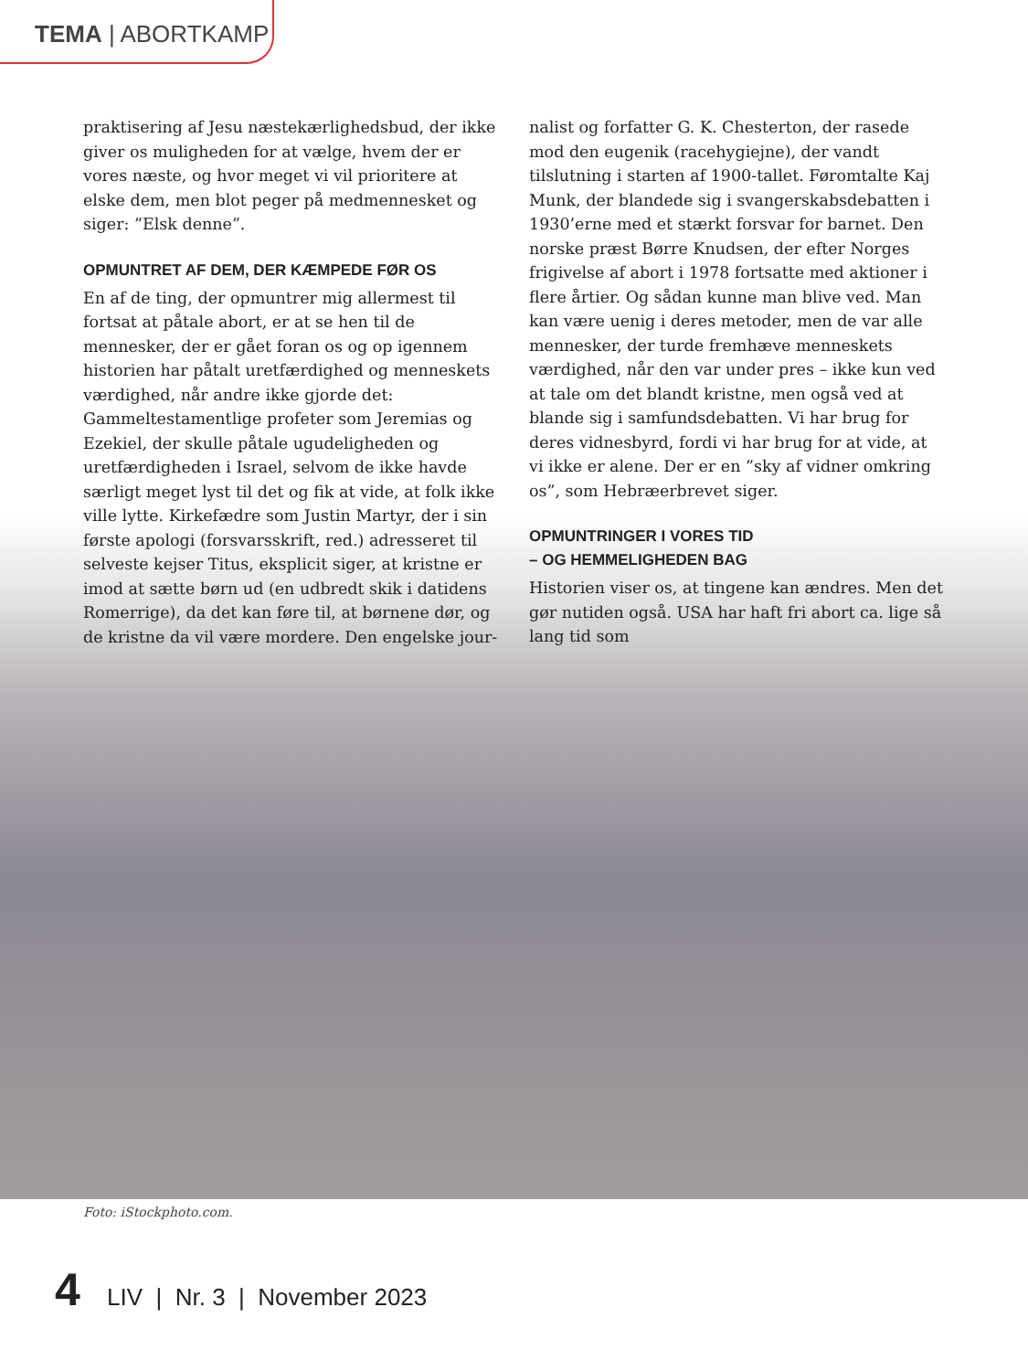TEMA | ABORTKAMP
praktisering af Jesu næstekærlighedsbud, der ikke giver os muligheden for at vælge, hvem der er vores næste, og hvor meget vi vil prioritere at elske dem, men blot peger på medmennesket og siger: ”Elsk denne”.
OPMUNTRET AF DEM, DER KÆMPEDE FØR OS
En af de ting, der opmuntrer mig allermest til fortsat at påtale abort, er at se hen til de mennesker, der er gået foran os og op igennem historien har påtalt uretfærdighed og menneskets værdighed, når andre ikke gjorde det: Gammeltestamentlige profeter som Jeremias og Ezekiel, der skulle påtale ugudeligheden og uretfærdigheden i Israel, selvom de ikke havde særligt meget lyst til det og fik at vide, at folk ikke ville lytte. Kirkefædre som Justin Martyr, der i sin første apologi (forsvarsskrift, red.) adresseret til selveste kejser Titus, eksplicit siger, at kristne er imod at sætte børn ud (en udbredt skik i datidens Romerrige), da det kan føre til, at børnene dør, og de kristne da vil være mordere. Den engelske jour-
nalist og forfatter G. K. Chesterton, der rasede mod den eugenik (racehygiejne), der vandt tilslutning i starten af 1900-tallet. Føromtalte Kaj Munk, der blandede sig i svangerskabsdebatten i 1930’erne med et stærkt forsvar for barnet. Den norske præst Børre Knudsen, der efter Norges frigivelse af abort i 1978 fortsatte med aktioner i flere årtier. Og sådan kunne man blive ved. Man kan være uenig i deres metoder, men de var alle mennesker, der turde fremhæve menneskets værdighed, når den var under pres – ikke kun ved at tale om det blandt kristne, men også ved at blande sig i samfundsdebatten. Vi har brug for deres vidnesbyrd, fordi vi har brug for at vide, at vi ikke er alene. Der er en ”sky af vidner omkring os”, som Hebræerbrevet siger.
OPMUNTRINGER I VORES TID
– OG HEMMELIGHEDEN BAG
Historien viser os, at tingene kan ændres. Men det gør nutiden også. USA har haft fri abort ca. lige så lang tid som
Foto: iStockphoto.com.
4 LIV | Nr. 3 | November 2023